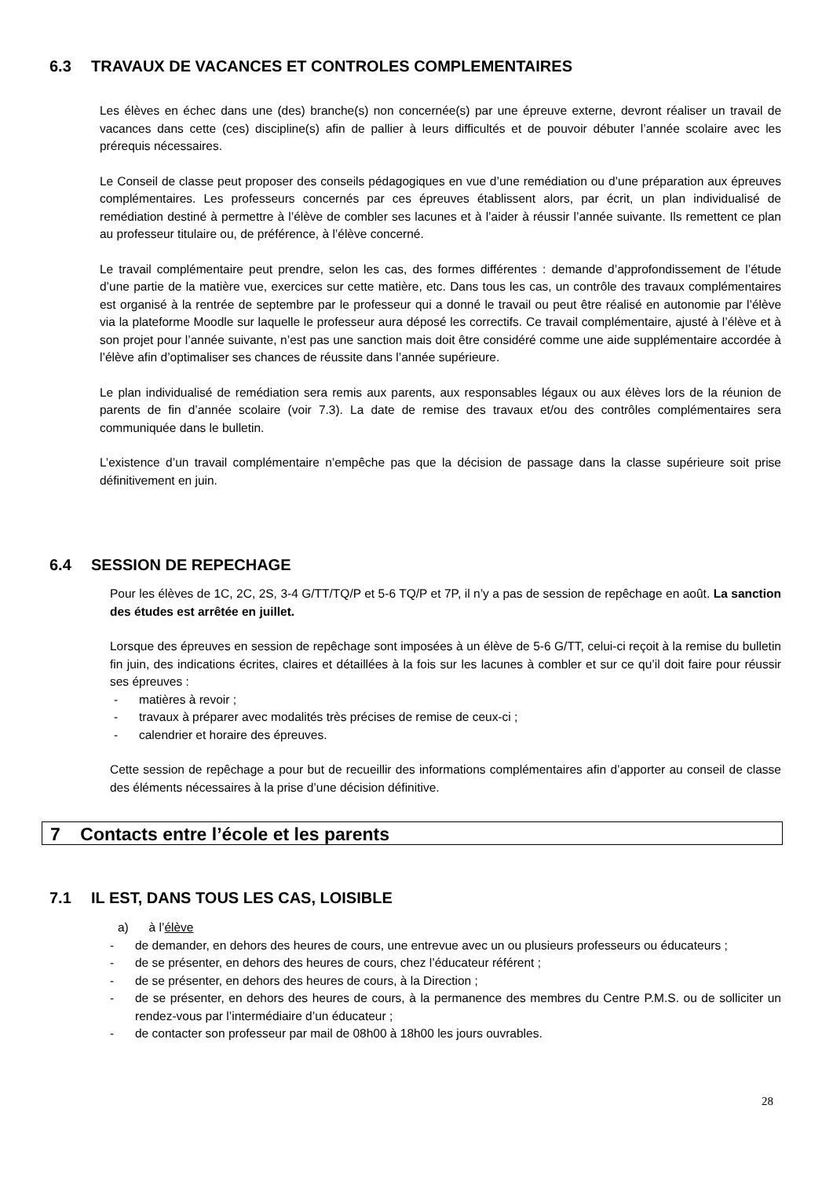6.3 TRAVAUX DE VACANCES ET CONTROLES COMPLEMENTAIRES
Les élèves en échec dans une (des) branche(s) non concernée(s) par une épreuve externe, devront réaliser un travail de vacances dans cette (ces) discipline(s) afin de pallier à leurs difficultés et de pouvoir débuter l’année scolaire avec les prérequis nécessaires.
Le Conseil de classe peut proposer des conseils pédagogiques en vue d’une remédiation ou d’une préparation aux épreuves complémentaires. Les professeurs concernés par ces épreuves établissent alors, par écrit, un plan individualisé de remédiation destiné à permettre à l’élève de combler ses lacunes et à l’aider à réussir l’année suivante. Ils remettent ce plan au professeur titulaire ou, de préférence, à l’élève concerné.
Le travail complémentaire peut prendre, selon les cas, des formes différentes : demande d’approfondissement de l’étude d’une partie de la matière vue, exercices sur cette matière, etc. Dans tous les cas, un contrôle des travaux complémentaires est organisé à la rentrée de septembre par le professeur qui a donné le travail ou peut être réalisé en autonomie par l’élève via la plateforme Moodle sur laquelle le professeur aura déposé les correctifs. Ce travail complémentaire, ajusté à l’élève et à son projet pour l’année suivante, n’est pas une sanction mais doit être considéré comme une aide supplémentaire accordée à l’élève afin d’optimaliser ses chances de réussite dans l’année supérieure.
Le plan individualisé de remédiation sera remis aux parents, aux responsables légaux ou aux élèves lors de la réunion de parents de fin d’année scolaire (voir 7.3). La date de remise des travaux et/ou des contrôles complémentaires sera communiquée dans le bulletin.
L’existence d’un travail complémentaire n’empêche pas que la décision de passage dans la classe supérieure soit prise définitivement en juin.
6.4 SESSION DE REPECHAGE
Pour les élèves de 1C, 2C, 2S, 3-4 G/TT/TQ/P et 5-6 TQ/P et 7P, il n’y a pas de session de repêchage en août. La sanction des études est arrêtée en juillet.
Lorsque des épreuves en session de repêchage sont imposées à un élève de 5-6 G/TT, celui-ci reçoit à la remise du bulletin fin juin, des indications écrites, claires et détaillées à la fois sur les lacunes à combler et sur ce qu’il doit faire pour réussir ses épreuves :
- matières à revoir ;
- travaux à préparer avec modalités très précises de remise de ceux-ci ;
- calendrier et horaire des épreuves.
Cette session de repêchage a pour but de recueillir des informations complémentaires afin d’apporter au conseil de classe des éléments nécessaires à la prise d’une décision définitive.
7 Contacts entre l’école et les parents
7.1 IL EST, DANS TOUS LES CAS, LOISIBLE
a) à l’élève
- de demander, en dehors des heures de cours, une entrevue avec un ou plusieurs professeurs ou éducateurs ;
- de se présenter, en dehors des heures de cours, chez l’éducateur référent ;
- de se présenter, en dehors des heures de cours, à la Direction ;
- de se présenter, en dehors des heures de cours, à la permanence des membres du Centre P.M.S. ou de solliciter un rendez-vous par l’intermédiaire d’un éducateur ;
- de contacter son professeur par mail de 08h00 à 18h00 les jours ouvrables.
28